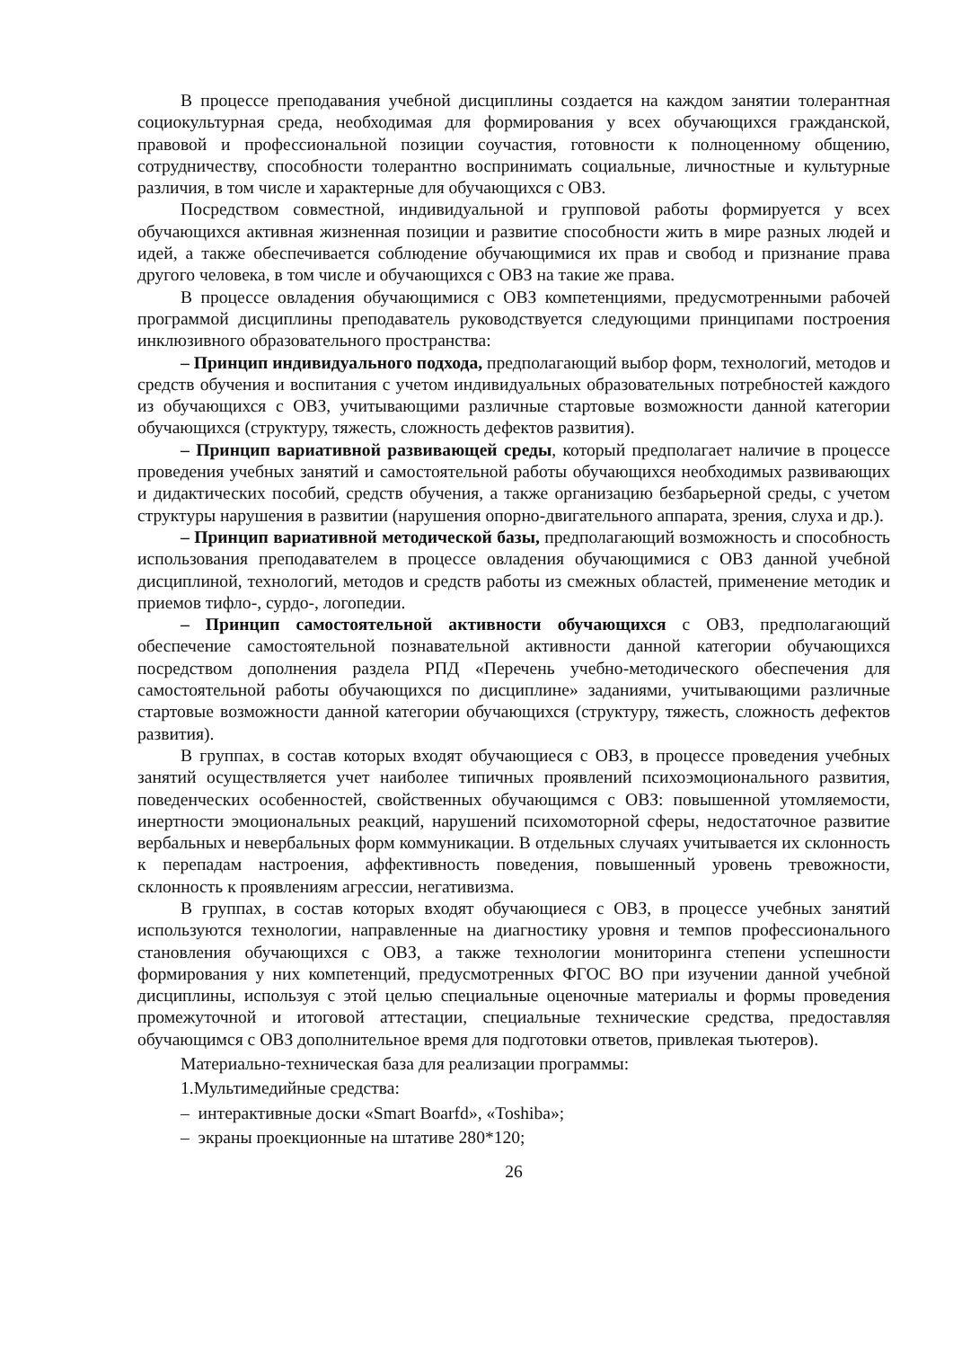В процессе преподавания учебной дисциплины создается на каждом занятии толерантная социокультурная среда, необходимая для формирования у всех обучающихся гражданской, правовой и профессиональной позиции соучастия, готовности к полноценному общению, сотрудничеству, способности толерантно воспринимать социальные, личностные и культурные различия, в том числе и характерные для обучающихся с ОВЗ.
Посредством совместной, индивидуальной и групповой работы формируется у всех обучающихся активная жизненная позиции и развитие способности жить в мире разных людей и идей, а также обеспечивается соблюдение обучающимися их прав и свобод и признание права другого человека, в том числе и обучающихся с ОВЗ на такие же права.
В процессе овладения обучающимися с ОВЗ компетенциями, предусмотренными рабочей программой дисциплины преподаватель руководствуется следующими принципами построения инклюзивного образовательного пространства:
– Принцип индивидуального подхода, предполагающий выбор форм, технологий, методов и средств обучения и воспитания с учетом индивидуальных образовательных потребностей каждого из обучающихся с ОВЗ, учитывающими различные стартовые возможности данной категории обучающихся (структуру, тяжесть, сложность дефектов развития).
– Принцип вариативной развивающей среды, который предполагает наличие в процессе проведения учебных занятий и самостоятельной работы обучающихся необходимых развивающих и дидактических пособий, средств обучения, а также организацию безбарьерной среды, с учетом структуры нарушения в развитии (нарушения опорно-двигательного аппарата, зрения, слуха и др.).
– Принцип вариативной методической базы, предполагающий возможность и способность использования преподавателем в процессе овладения обучающимися с ОВЗ данной учебной дисциплиной, технологий, методов и средств работы из смежных областей, применение методик и приемов тифло-, сурдо-, логопедии.
– Принцип самостоятельной активности обучающихся с ОВЗ, предполагающий обеспечение самостоятельной познавательной активности данной категории обучающихся посредством дополнения раздела РПД «Перечень учебно-методического обеспечения для самостоятельной работы обучающихся по дисциплине» заданиями, учитывающими различные стартовые возможности данной категории обучающихся (структуру, тяжесть, сложность дефектов развития).
В группах, в состав которых входят обучающиеся с ОВЗ, в процессе проведения учебных занятий осуществляется учет наиболее типичных проявлений психоэмоционального развития, поведенческих особенностей, свойственных обучающимся с ОВЗ: повышенной утомляемости, инертности эмоциональных реакций, нарушений психомоторной сферы, недостаточное развитие вербальных и невербальных форм коммуникации. В отдельных случаях учитывается их склонность к перепадам настроения, аффективность поведения, повышенный уровень тревожности, склонность к проявлениям агрессии, негативизма.
В группах, в состав которых входят обучающиеся с ОВЗ, в процессе учебных занятий используются технологии, направленные на диагностику уровня и темпов профессионального становления обучающихся с ОВЗ, а также технологии мониторинга степени успешности формирования у них компетенций, предусмотренных ФГОС ВО при изучении данной учебной дисциплины, используя с этой целью специальные оценочные материалы и формы проведения промежуточной и итоговой аттестации, специальные технические средства, предоставляя обучающимся с ОВЗ дополнительное время для подготовки ответов, привлекая тьютеров).
Материально-техническая база для реализации программы:
1.Мультимедийные средства:
– интерактивные доски «Smart Boarfd», «Toshiba»;
– экраны проекционные на штативе 280*120;
26